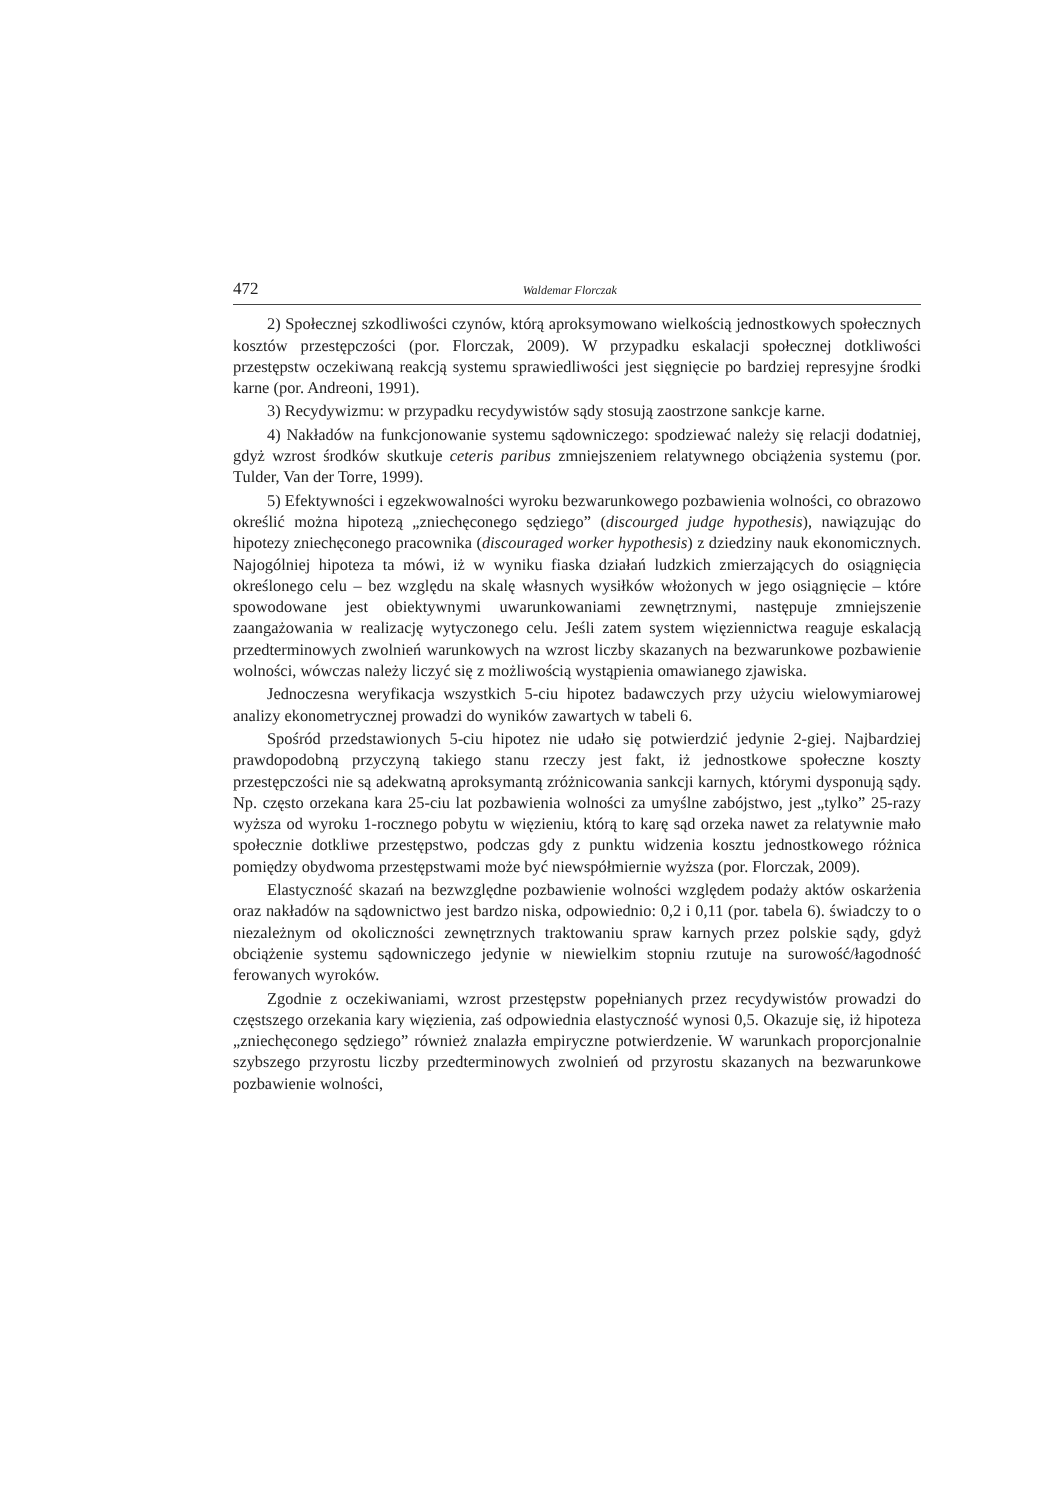472 Waldemar Florczak
2) Społecznej szkodliwości czynów, którą aproksymowano wielkością jednostkowych społecznych kosztów przestępczości (por. Florczak, 2009). W przypadku eskalacji społecznej dotkliwości przestępstw oczekiwaną reakcją systemu sprawiedliwości jest sięgnięcie po bardziej represyjne środki karne (por. Andreoni, 1991).
3) Recydywizmu: w przypadku recydywistów sądy stosują zaostrzone sankcje karne.
4) Nakładów na funkcjonowanie systemu sądowniczego: spodziewać należy się relacji dodatniej, gdyż wzrost środków skutkuje ceteris paribus zmniejszeniem relatywnego obciążenia systemu (por. Tulder, Van der Torre, 1999).
5) Efektywności i egzekwowalności wyroku bezwarunkowego pozbawienia wolności, co obrazowo określić można hipotezą „zniechęconego sędziego” (discourged judge hypothesis), nawiązując do hipotezy zniechęconego pracownika (discouraged worker hypothesis) z dziedziny nauk ekonomicznych. Najogólniej hipoteza ta mówi, iż w wyniku fiaska działań ludzkich zmierzających do osiągnięcia określonego celu – bez względu na skalę własnych wysiłków włożonych w jego osiągnięcie – które spowodowane jest obiektywnymi uwarunkowaniami zewnętrznymi, następuje zmniejszenie zaangażowania w realizację wytyczonego celu. Jeśli zatem system więziennictwa reaguje eskalacją przedterminowych zwolnień warunkowych na wzrost liczby skazanych na bezwarunkowe pozbawienie wolności, wówczas należy liczyć się z możliwością wystąpienia omawianego zjawiska.
Jednoczesna weryfikacja wszystkich 5-ciu hipotez badawczych przy użyciu wielowymiarowej analizy ekonometrycznej prowadzi do wyników zawartych w tabeli 6.
Spośród przedstawionych 5-ciu hipotez nie udało się potwierdzić jedynie 2-giej. Najbardziej prawdopodobną przyczyną takiego stanu rzeczy jest fakt, iż jednostkowe społeczne koszty przestępczości nie są adekwatną aproksymantą zróżnicowania sankcji karnych, którymi dysponują sądy. Np. często orzekana kara 25-ciu lat pozbawienia wolności za umyślne zabójstwo, jest „tylko” 25-razy wyższa od wyroku 1-rocznego pobytu w więzieniu, którą to karę sąd orzeka nawet za relatywnie mało społecznie dotkliwe przestępstwo, podczas gdy z punktu widzenia kosztu jednostkowego różnica pomiędzy obydwoma przestępstwami może być niewspółmiernie wyższa (por. Florczak, 2009).
Elastyczność skazań na bezwzględne pozbawienie wolności względem podaży aktów oskarżenia oraz nakładów na sądownictwo jest bardzo niska, odpowiednio: 0,2 i 0,11 (por. tabela 6). świadczy to o niezależnym od okoliczności zewnętrznych traktowaniu spraw karnych przez polskie sądy, gdyż obciążenie systemu sądowniczego jedynie w niewielkim stopniu rzutuje na surowość/łagodność ferowanych wyroków.
Zgodnie z oczekiwaniami, wzrost przestępstw popełnianych przez recydywistów prowadzi do częstszego orzekania kary więzienia, zaś odpowiednia elastyczność wynosi 0,5. Okazuje się, iż hipoteza „zniechęconego sędziego” również znalazła empiryczne potwierdzenie. W warunkach proporcjonalnie szybszego przyrostu liczby przedterminowych zwolnień od przyrostu skazanych na bezwarunkowe pozbawienie wolności,